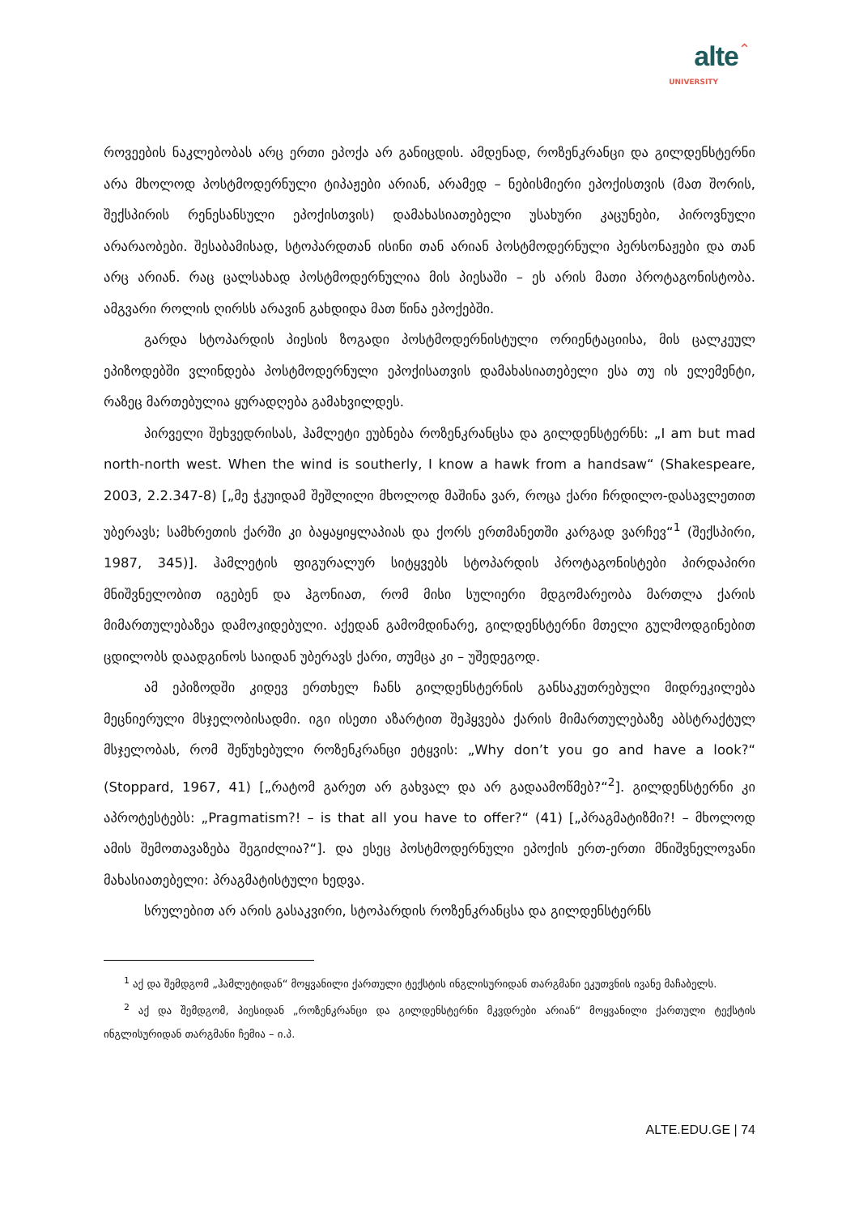alte⌃
UNIVERSITY
როვეების ნაკლებობას არც ერთი ეპოქა არ განიცდის. ამდენად, როზენკრანცი და გილდენსტერნი არა მხოლოდ პოსტმოდერნული ტიპაჟები არიან, არამედ – ნებისმიერი ეპოქისთვის (მათ შორის, შექსპირის რენესანსული ეპოქისთვის) დამახასიათებელი უსახური კაცუნები, პიროვნული არარაობები. შესაბამისად, სტოპარდთან ისინი თან არიან პოსტმოდერნული პერსონაჟები და თან არც არიან. რაც ცალსახად პოსტმოდერნულია მის პიესაში – ეს არის მათი პროტაგონისტობა. ამგვარი როლის ღირსს არავინ გახდიდა მათ წინა ეპოქებში.
გარდა სტოპარდის პიესის ზოგადი პოსტმოდერნისტული ორიენტაციისა, მის ცალკეულ ეპიზოდებში ვლინდება პოსტმოდერნული ეპოქისათვის დამახასიათებელი ესა თუ ის ელემენტი, რაზეც მართებულია ყურადღება გამახვილდეს.
პირველი შეხვედრისას, ჰამლეტი ეუბნება როზენკრანცსა და გილდენსტერნს: „I am but mad north-north west. When the wind is southerly, I know a hawk from a handsaw“ (Shakespeare, 2003, 2.2.347-8) [„მე ჭკუიდამ შეშლილი მხოლოდ მაშინა ვარ, როცა ქარი ჩრდილო-დასავლეთით უბერავს; სამხრეთის ქარში კი ბაყაყიყლაპიას და ქორს ერთმანეთში კარგად ვარჩევ“<sup>1</sup> (შექსპირი, 1987, 345)]. ჰამლეტის ფიგურალურ სიტყვებს სტოპარდის პროტაგონისტები პირდაპირი მნიშვნელობით იგებენ და ჰგონიათ, რომ მისი სულიერი მდგომარეობა მართლა ქარის მიმართულებაზეა დამოკიდებული. აქედან გამომდინარე, გილდენსტერნი მთელი გულმოდგინებით ცდილობს დაადგინოს საიდან უბერავს ქარი, თუმცა კი – უშედეგოდ.
ამ ეპიზოდში კიდევ ერთხელ ჩანს გილდენსტერნის განსაკუთრებული მიდრეკილება მეცნიერული მსჯელობისადმი. იგი ისეთი აზარტით შეჰყვება ქარის მიმართულებაზე აბსტრაქტულ მსჯელობას, რომ შეწუხებული როზენკრანცი ეტყვის: „Why don’t you go and have a look?“ (Stoppard, 1967, 41) [„რატომ გარეთ არ გახვალ და არ გადაამოწმებ?“<sup>2</sup>]. გილდენსტერნი კი აპროტესტებს: „Pragmatism?! – is that all you have to offer?“ (41) [„პრაგმატიზმი?! – მხოლოდ ამის შემოთავაზება შეგიძლია?“]. და ესეც პოსტმოდერნული ეპოქის ერთ-ერთი მნიშვნელოვანი მახასიათებელი: პრაგმატისტული ხედვა.
სრულებით არ არის გასაკვირი, სტოპარდის როზენკრანცსა და გილდენსტერნს
<sup>1</sup> აქ და შემდგომ „ჰამლეტიდან“ მოყვანილი ქართული ტექსტის ინგლისურიდან თარგმანი ეკუთვნის ივანე მაჩაბელს.
<sup>2</sup> აქ და შემდგომ, პიესიდან „როზენკრანცი და გილდენსტერნი მკვდრები არიან“ მოყვანილი ქართული ტექსტის ინგლისურიდან თარგმანი ჩემია – ი.პ.
ALTE.EDU.GE | 74